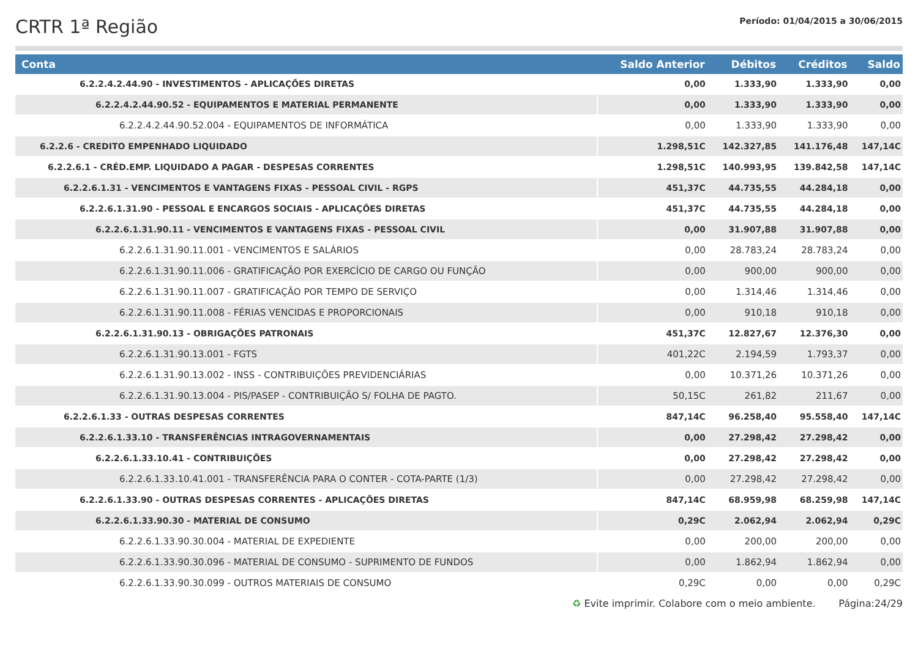CRTR 1ª Região
Período: 01/04/2015 a 30/06/2015
| Conta | Saldo Anterior | Débitos | Créditos | Saldo |
| --- | --- | --- | --- | --- |
| 6.2.2.4.2.44.90 - INVESTIMENTOS - APLICAÇÕES DIRETAS | 0,00 | 1.333,90 | 1.333,90 | 0,00 |
| 6.2.2.4.2.44.90.52 - EQUIPAMENTOS E MATERIAL PERMANENTE | 0,00 | 1.333,90 | 1.333,90 | 0,00 |
| 6.2.2.4.2.44.90.52.004 - EQUIPAMENTOS DE INFORMÁTICA | 0,00 | 1.333,90 | 1.333,90 | 0,00 |
| 6.2.2.6 - CREDITO EMPENHADO LIQUIDADO | 1.298,51C | 142.327,85 | 141.176,48 | 147,14C |
| 6.2.2.6.1 - CRÉD.EMP. LIQUIDADO A PAGAR - DESPESAS CORRENTES | 1.298,51C | 140.993,95 | 139.842,58 | 147,14C |
| 6.2.2.6.1.31 - VENCIMENTOS E VANTAGENS FIXAS - PESSOAL CIVIL - RGPS | 451,37C | 44.735,55 | 44.284,18 | 0,00 |
| 6.2.2.6.1.31.90 - PESSOAL E ENCARGOS SOCIAIS - APLICAÇÕES DIRETAS | 451,37C | 44.735,55 | 44.284,18 | 0,00 |
| 6.2.2.6.1.31.90.11 - VENCIMENTOS E VANTAGENS FIXAS - PESSOAL CIVIL | 0,00 | 31.907,88 | 31.907,88 | 0,00 |
| 6.2.2.6.1.31.90.11.001 - VENCIMENTOS E SALÁRIOS | 0,00 | 28.783,24 | 28.783,24 | 0,00 |
| 6.2.2.6.1.31.90.11.006 - GRATIFICAÇÃO POR EXERCÍCIO DE CARGO OU FUNÇÃO | 0,00 | 900,00 | 900,00 | 0,00 |
| 6.2.2.6.1.31.90.11.007 - GRATIFICAÇÃO POR TEMPO DE SERVIÇO | 0,00 | 1.314,46 | 1.314,46 | 0,00 |
| 6.2.2.6.1.31.90.11.008 - FÉRIAS VENCIDAS E PROPORCIONAIS | 0,00 | 910,18 | 910,18 | 0,00 |
| 6.2.2.6.1.31.90.13 - OBRIGAÇÕES PATRONAIS | 451,37C | 12.827,67 | 12.376,30 | 0,00 |
| 6.2.2.6.1.31.90.13.001 - FGTS | 401,22C | 2.194,59 | 1.793,37 | 0,00 |
| 6.2.2.6.1.31.90.13.002 - INSS - CONTRIBUIÇÕES PREVIDENCIÁRIAS | 0,00 | 10.371,26 | 10.371,26 | 0,00 |
| 6.2.2.6.1.31.90.13.004 - PIS/PASEP - CONTRIBUIÇÃO S/ FOLHA DE PAGTO. | 50,15C | 261,82 | 211,67 | 0,00 |
| 6.2.2.6.1.33 - OUTRAS DESPESAS CORRENTES | 847,14C | 96.258,40 | 95.558,40 | 147,14C |
| 6.2.2.6.1.33.10 - TRANSFERÊNCIAS INTRAGOVERNAMENTAIS | 0,00 | 27.298,42 | 27.298,42 | 0,00 |
| 6.2.2.6.1.33.10.41 - CONTRIBUIÇÕES | 0,00 | 27.298,42 | 27.298,42 | 0,00 |
| 6.2.2.6.1.33.10.41.001 - TRANSFERÊNCIA PARA O CONTER - COTA-PARTE (1/3) | 0,00 | 27.298,42 | 27.298,42 | 0,00 |
| 6.2.2.6.1.33.90 - OUTRAS DESPESAS CORRENTES - APLICAÇÕES DIRETAS | 847,14C | 68.959,98 | 68.259,98 | 147,14C |
| 6.2.2.6.1.33.90.30 - MATERIAL DE CONSUMO | 0,29C | 2.062,94 | 2.062,94 | 0,29C |
| 6.2.2.6.1.33.90.30.004 - MATERIAL DE EXPEDIENTE | 0,00 | 200,00 | 200,00 | 0,00 |
| 6.2.2.6.1.33.90.30.096 - MATERIAL DE CONSUMO - SUPRIMENTO DE FUNDOS | 0,00 | 1.862,94 | 1.862,94 | 0,00 |
| 6.2.2.6.1.33.90.30.099 - OUTROS MATERIAIS DE CONSUMO | 0,29C | 0,00 | 0,00 | 0,29C |
♻ Evite imprimir. Colabore com o meio ambiente. Página:24/29